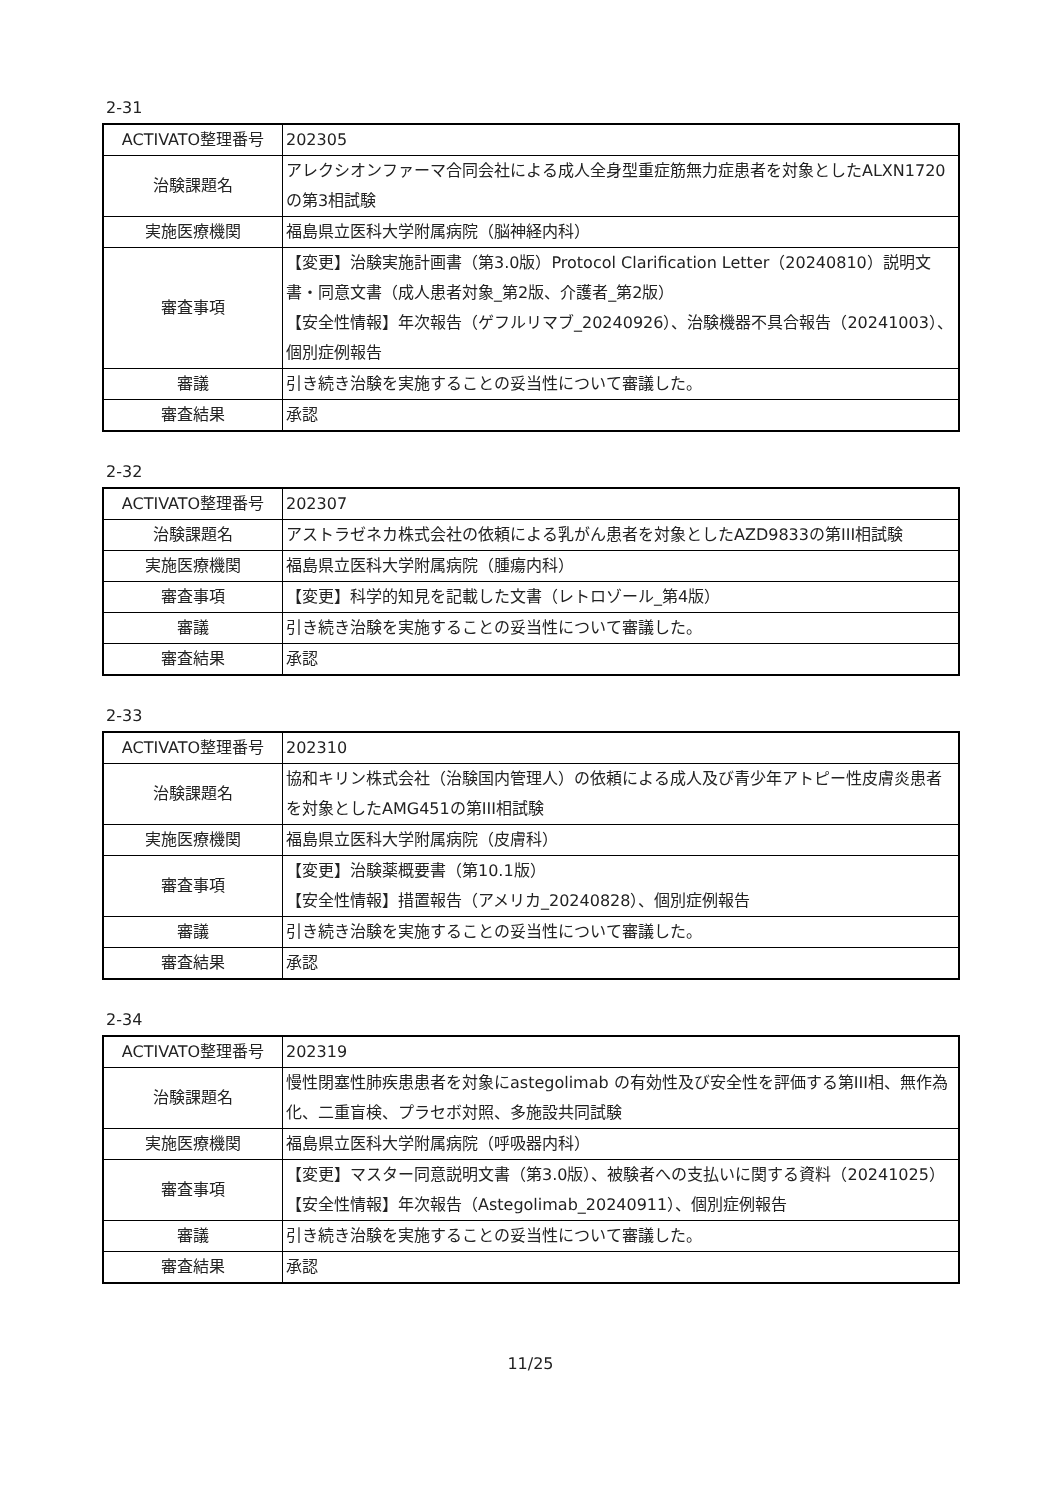2-31
| ACTIVATO整理番号 | 202305 |
| 治験課題名 | アレクシオンファーマ合同会社による成人全身型重症筋無力症患者を対象としたALXN1720の第3相試験 |
| 実施医療機関 | 福島県立医科大学附属病院（脳神経内科） |
| 審査事項 | 【変更】治験実施計画書（第3.0版）Protocol Clarification Letter（20240810）説明文書・同意文書（成人患者対象_第2版、介護者_第2版） 【安全性情報】年次報告（ゲフルリマブ_20240926）、治験機器不具合報告（20241003）、個別症例報告 |
| 審議 | 引き続き治験を実施することの妥当性について審議した。 |
| 審査結果 | 承認 |
2-32
| ACTIVATO整理番号 | 202307 |
| 治験課題名 | アストラゼネカ株式会社の依頼による乳がん患者を対象としたAZD9833の第III相試験 |
| 実施医療機関 | 福島県立医科大学附属病院（腫瘍内科） |
| 審査事項 | 【変更】科学的知見を記載した文書（レトロゾール_第4版） |
| 審議 | 引き続き治験を実施することの妥当性について審議した。 |
| 審査結果 | 承認 |
2-33
| ACTIVATO整理番号 | 202310 |
| 治験課題名 | 協和キリン株式会社（治験国内管理人）の依頼による成人及び青少年アトピー性皮膚炎患者を対象としたAMG451の第III相試験 |
| 実施医療機関 | 福島県立医科大学附属病院（皮膚科） |
| 審査事項 | 【変更】治験薬概要書（第10.1版） 【安全性情報】措置報告（アメリカ_20240828）、個別症例報告 |
| 審議 | 引き続き治験を実施することの妥当性について審議した。 |
| 審査結果 | 承認 |
2-34
| ACTIVATO整理番号 | 202319 |
| 治験課題名 | 慢性閉塞性肺疾患患者を対象にastegolimab の有効性及び安全性を評価する第III相、無作為化、二重盲検、プラセボ対照、多施設共同試験 |
| 実施医療機関 | 福島県立医科大学附属病院（呼吸器内科） |
| 審査事項 | 【変更】マスター同意説明文書（第3.0版）、被験者への支払いに関する資料（20241025） 【安全性情報】年次報告（Astegolimab_20240911）、個別症例報告 |
| 審議 | 引き続き治験を実施することの妥当性について審議した。 |
| 審査結果 | 承認 |
11/25